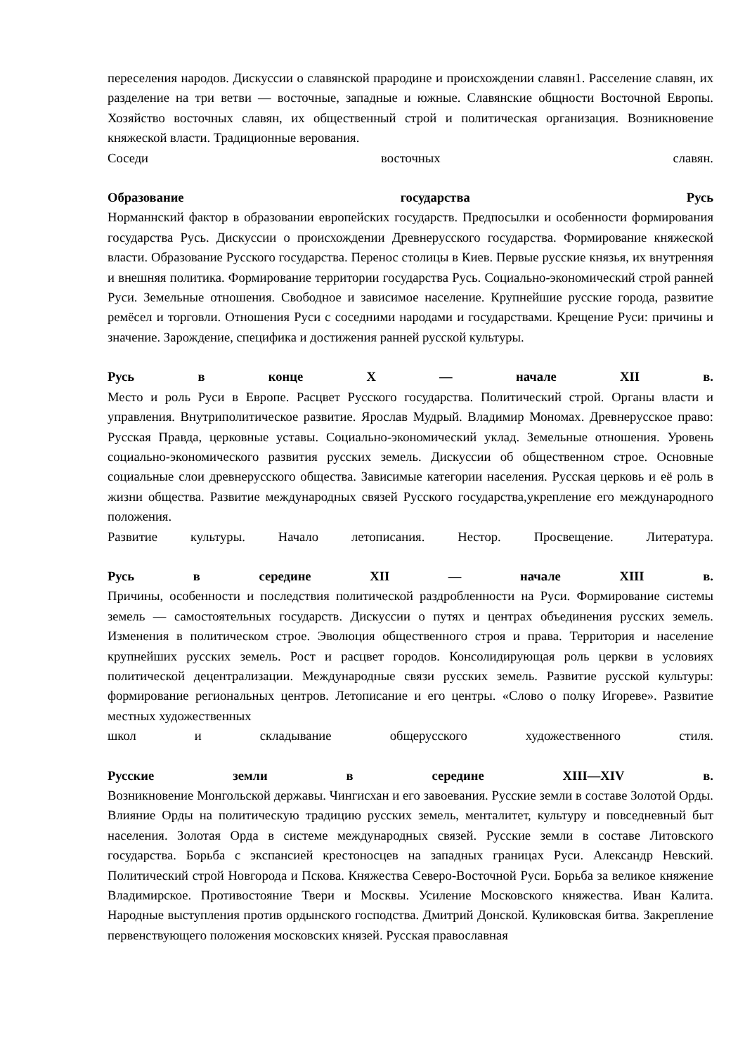переселения народов. Дискуссии о славянской прародине и происхождении славян1. Расселение славян, их разделение на три ветви — восточные, западные и южные. Славянские общности Восточной Европы. Хозяйство восточных славян, их общественный строй и политическая организация. Возникновение княжеской власти. Традиционные верования.
Соседи восточных славян.
Образование государства Русь
Норманнский фактор в образовании европейских государств. Предпосылки и особенности формирования государства Русь. Дискуссии о происхождении Древнерусского государства. Формирование княжеской власти. Образование Русского государства. Перенос столицы в Киев. Первые русские князья, их внутренняя и внешняя политика. Формирование территории государства Русь. Социально-экономический строй ранней Руси. Земельные отношения. Свободное и зависимое население. Крупнейшие русские города, развитие ремёсел и торговли. Отношения Руси с соседними народами и государствами. Крещение Руси: причины и значение. Зарождение, специфика и достижения ранней русской культуры.
Русь в конце X — начале XII в.
Место и роль Руси в Европе. Расцвет Русского государства. Политический строй. Органы власти и управления. Внутриполитическое развитие. Ярослав Мудрый. Владимир Мономах. Древнерусское право: Русская Правда, церковные уставы. Социально-экономический уклад. Земельные отношения. Уровень социально-экономического развития русских земель. Дискуссии об общественном строе. Основные социальные слои древнерусского общества. Зависимые категории населения. Русская церковь и её роль в жизни общества. Развитие международных связей Русского государства,укрепление его международного положения.
Развитие культуры. Начало летописания. Нестор. Просвещение. Литература.
Русь в середине XII — начале XIII в.
Причины, особенности и последствия политической раздробленности на Руси. Формирование системы земель — самостоятельных государств. Дискуссии о путях и центрах объединения русских земель. Изменения в политическом строе. Эволюция общественного строя и права. Территория и население крупнейших русских земель. Рост и расцвет городов. Консолидирующая роль церкви в условиях политической децентрализации. Международные связи русских земель. Развитие русской культуры: формирование региональных центров. Летописание и его центры. «Слово о полку Игореве». Развитие местных художественных
школ и складывание общерусского художественного стиля.
Русские земли в середине XIII—XIV в.
Возникновение Монгольской державы. Чингисхан и его завоевания. Русские земли в составе Золотой Орды. Влияние Орды на политическую традицию русских земель, менталитет, культуру и повседневный быт населения. Золотая Орда в системе международных связей. Русские земли в составе Литовского государства. Борьба с экспансией крестоносцев на западных границах Руси. Александр Невский. Политический строй Новгорода и Пскова. Княжества Северо-Восточной Руси. Борьба за великое княжение Владимирское. Противостояние Твери и Москвы. Усиление Московского княжества. Иван Калита. Народные выступления против ордынского господства. Дмитрий Донской. Куликовская битва. Закрепление первенствующего положения московских князей. Русская православная